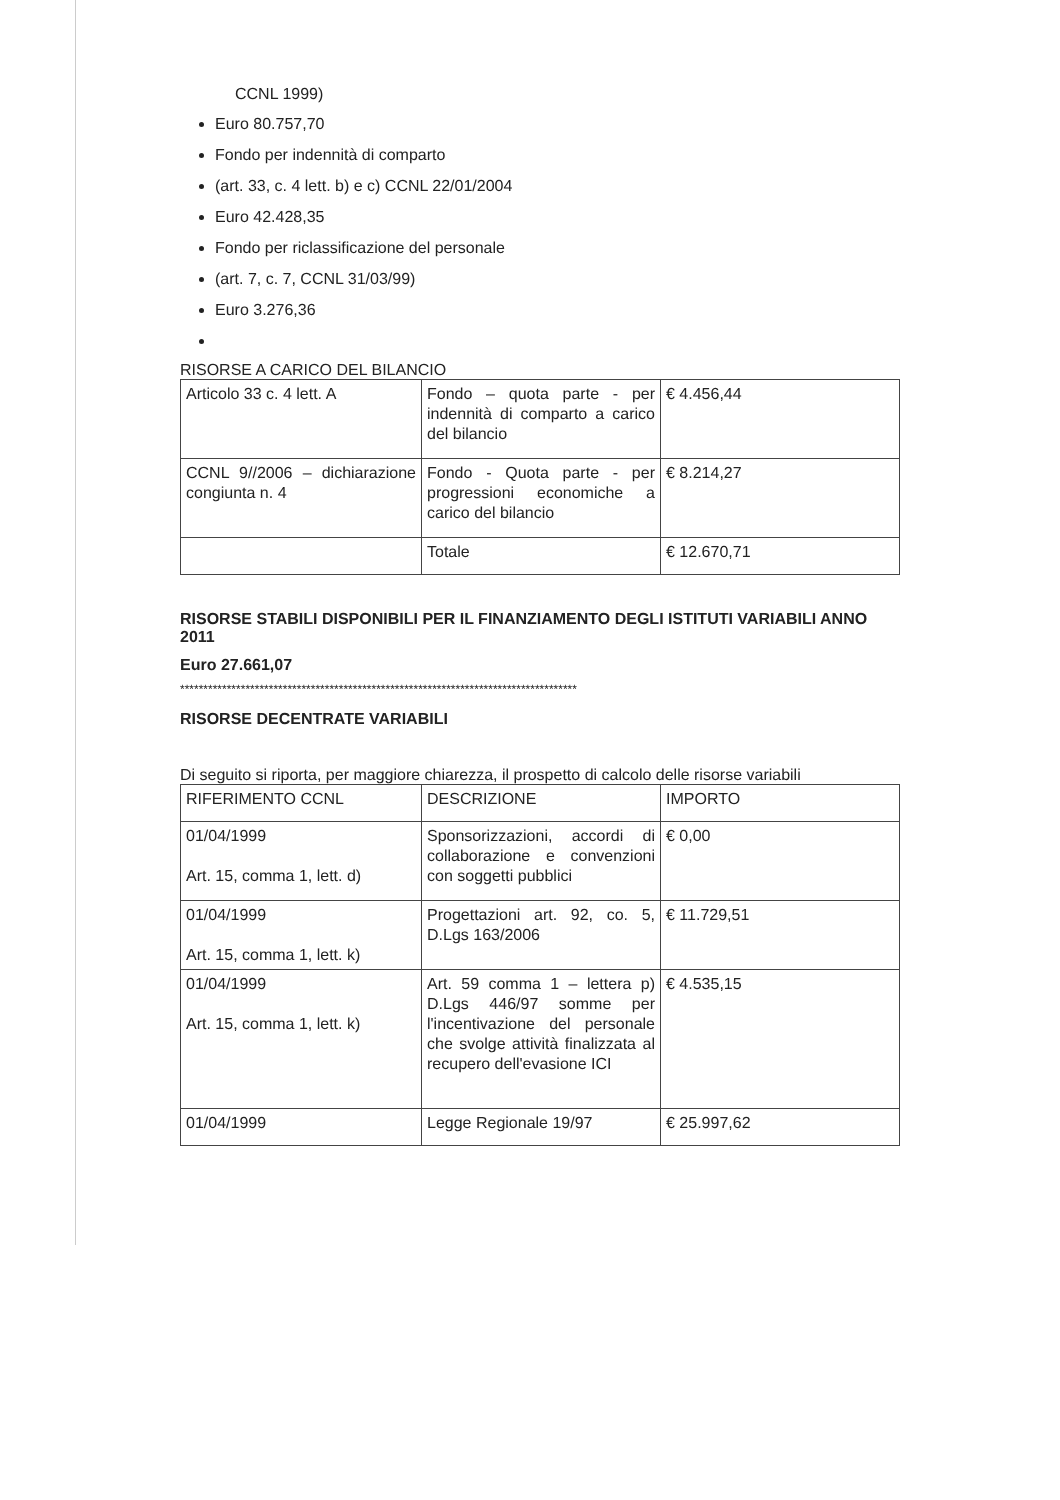CCNL 1999)
Euro 80.757,70
Fondo per indennità di comparto
(art. 33, c. 4 lett. b) e c) CCNL 22/01/2004
Euro 42.428,35
Fondo per riclassificazione del personale
(art. 7, c. 7, CCNL 31/03/99)
Euro 3.276,36
RISORSE A CARICO DEL BILANCIO
| Articolo 33 c. 4 lett. A | Fondo – quota parte - per indennità di comparto a carico del bilancio | € 4.456,44 |
| CCNL 9//2006 – dichiarazione congiunta n. 4 | Fondo - Quota parte - per progressioni economiche a carico del bilancio | € 8.214,27 |
| | Totale | € 12.670,71 |
RISORSE STABILI DISPONIBILI PER IL FINANZIAMENTO DEGLI ISTITUTI VARIABILI ANNO 2011
Euro 27.661,07
*************************************************************************************
RISORSE DECENTRATE VARIABILI
Di seguito si riporta, per maggiore chiarezza, il prospetto di calcolo delle risorse variabili
| RIFERIMENTO CCNL | DESCRIZIONE | IMPORTO |
| 01/04/1999 Art. 15, comma 1, lett. d) | Sponsorizzazioni, accordi di collaborazione e convenzioni con soggetti pubblici | € 0,00 |
| 01/04/1999 Art. 15, comma 1, lett. k) | Progettazioni art. 92, co. 5, D.Lgs 163/2006 | € 11.729,51 |
| 01/04/1999 Art. 15, comma 1, lett. k) | Art. 59 comma 1 – lettera p) D.Lgs 446/97 somme per l'incentivazione del personale che svolge attività finalizzata al recupero dell'evasione ICI | € 4.535,15 |
| 01/04/1999 | Legge Regionale 19/97 | € 25.997,62 |